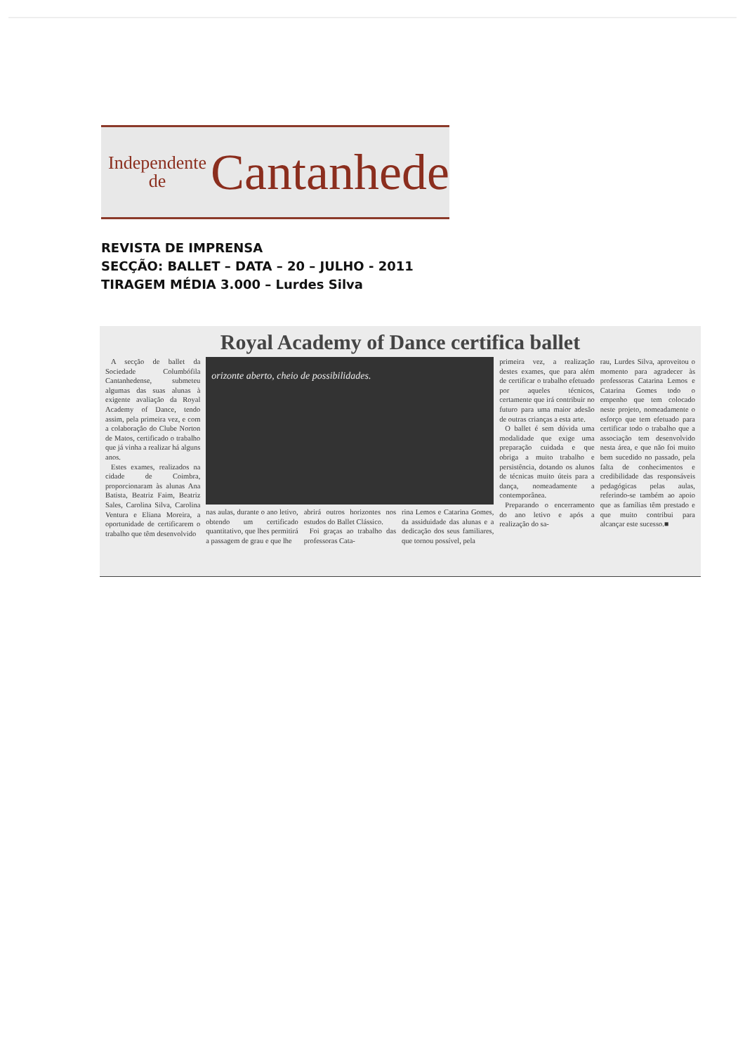Independente
de
Cantanhede
REVISTA DE IMPRENSA
SECÇÃO: BALLET – DATA – 20 – JULHO - 2011
TIRAGEM MÉDIA 3.000 – Lurdes Silva
Royal Academy of Dance certifica ballet
A secção de ballet da Sociedade Columbófila Cantanhedense, submeteu algumas das suas alunas à exigente avaliação da Royal Academy of Dance, tendo assim, pela primeira vez, e com a colaboração do Clube Norton de Matos, certificado o trabalho que já vinha a realizar há alguns anos.
Estes exames, realizados na cidade de Coimbra, proporcionaram às alunas Ana Batista, Beatriz Faim, Beatriz Sales, Carolina Silva, Carolina Ventura e Eliana Moreira, a oportunidade de certificarem o trabalho que têm desenvolvido
orizonte aberto, cheio de possibilidades.
nas aulas, durante o ano letivo, obtendo um certificado quantitativo, que lhes permitirá a passagem de grau e que lhe
abrirá outros horizontes nos estudos do Ballet Clássico.
Foi graças ao trabalho das professoras Cata-
rina Lemos e Catarina Gomes, da assiduidade das alunas e a dedicação dos seus familiares, que tornou possível, pela
primeira vez, a realização destes exames, que para além de certificar o trabalho efetuado por aqueles técnicos, certamente que irá contribuir no futuro para uma maior adesão de outras crianças a esta arte.
O ballet é sem dúvida uma modalidade que exige uma preparação cuidada e que obriga a muito trabalho e persistência, dotando os alunos de técnicas muito úteis para a dança, nomeadamente a contemporânea.
Preparando o encerramento do ano letivo e após a realização do sa-
rau, Lurdes Silva, aproveitou o momento para agradecer às professoras Catarina Lemos e Catarina Gomes todo o empenho que tem colocado neste projeto, nomeadamente o esforço que tem efetuado para certificar todo o trabalho que a associação tem desenvolvido nesta área, e que não foi muito bem sucedido no passado, pela falta de conhecimentos e credibilidade das responsáveis pedagógicas pelas aulas, referindo-se também ao apoio que as famílias têm prestado e que muito contribui para alcançar este sucesso.■